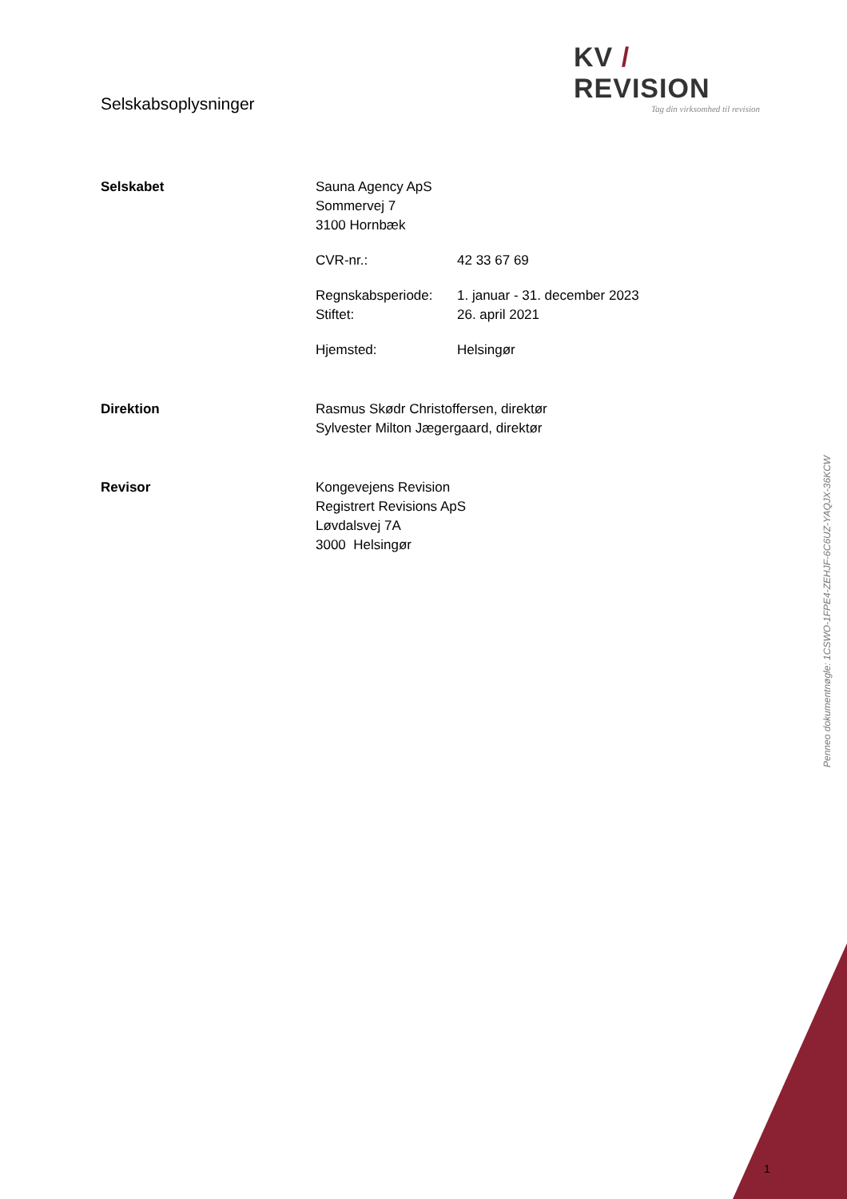KV / REVISION
Tag din virksomhed til revision
Selskabsoplysninger
Selskabet Sauna Agency ApS
Sommervej 7
3100 Hornbæk
CVR-nr.: 42 33 67 69
Regnskabsperiode: 1. januar - 31. december 2023
Stiftet: 26. april 2021
Hjemsted: Helsingør
Direktion Rasmus Skødr Christoffersen, direktør
Sylvester Milton Jægergaard, direktør
Revisor Kongevejens Revision
Registrert Revisions ApS
Løvdalsvej 7A
3000 Helsingør
Penneo dokumentnøgle: 1CSWO-1FPE4-ZEHJF-6C6UZ-YAQJX-36KCW
1